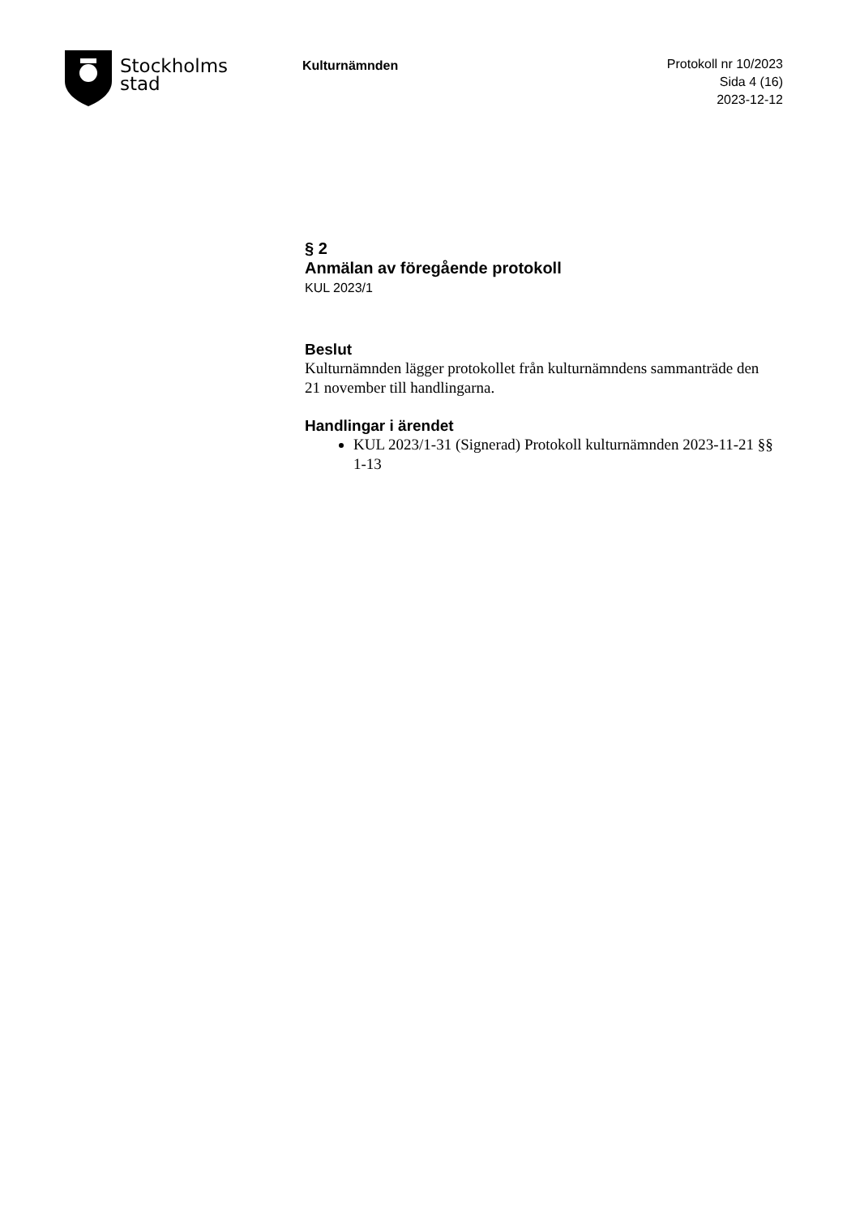Stockholms
stad
Kulturnämnden
Protokoll nr 10/2023
Sida 4 (16)
2023-12-12
§ 2
Anmälan av föregående protokoll
KUL 2023/1
Beslut
Kulturnämnden lägger protokollet från kulturnämndens sammanträde den 21 november till handlingarna.
Handlingar i ärendet
KUL 2023/1-31 (Signerad) Protokoll kulturnämnden 2023-11-21 §§ 1-13